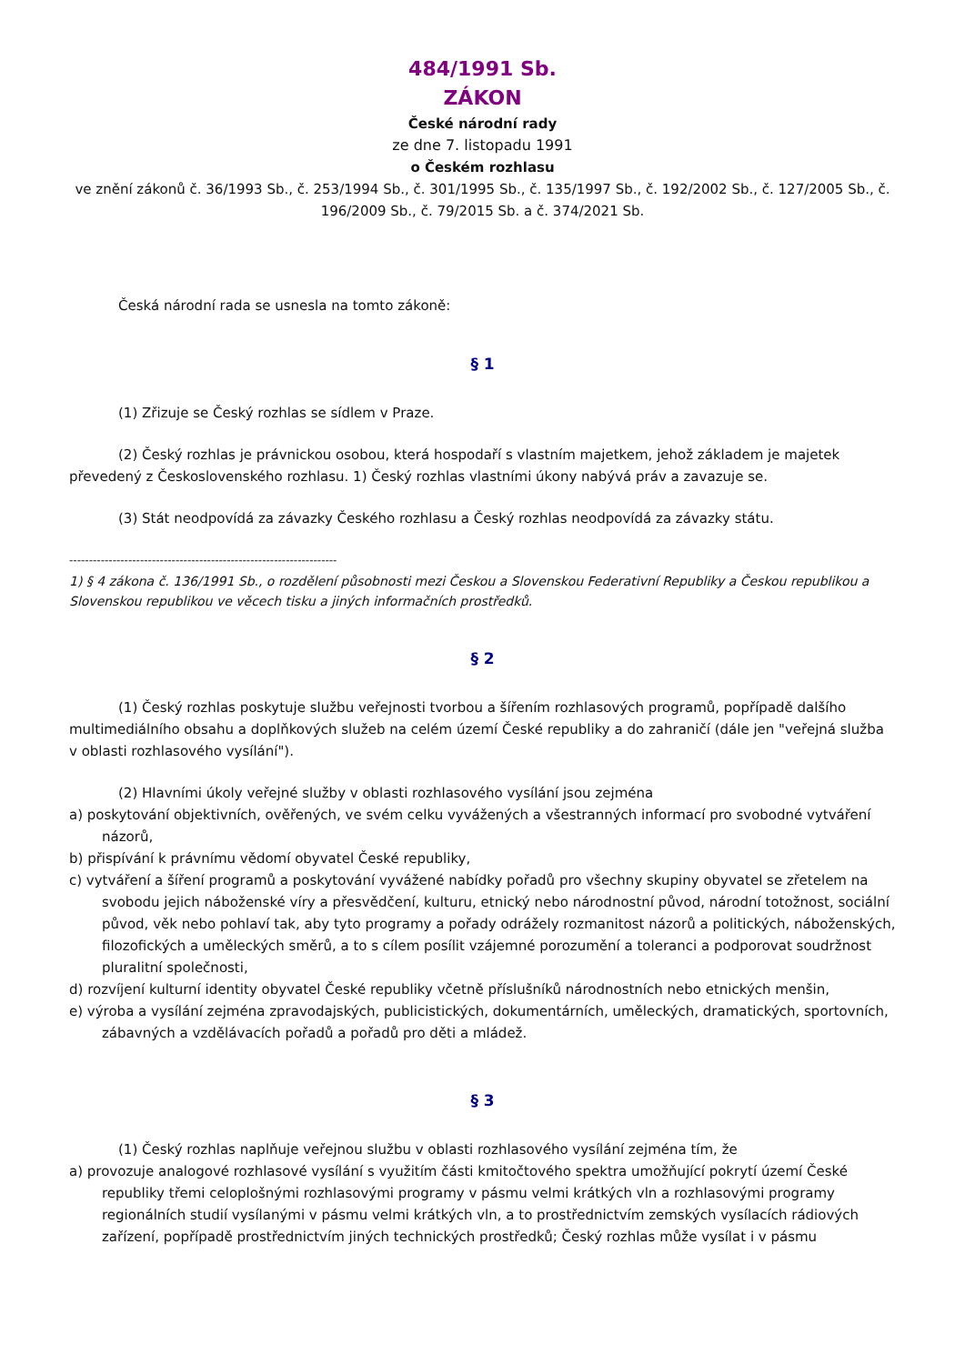484/1991 Sb.
ZÁKON
České národní rady
ze dne 7. listopadu 1991
o Českém rozhlasu
ve znění zákonů č. 36/1993 Sb., č. 253/1994 Sb., č. 301/1995 Sb., č. 135/1997 Sb., č. 192/2002 Sb., č. 127/2005 Sb., č. 196/2009 Sb., č. 79/2015 Sb. a č. 374/2021 Sb.
Česká národní rada se usnesla na tomto zákoně:
§ 1
(1) Zřizuje se Český rozhlas se sídlem v Praze.
(2) Český rozhlas je právnickou osobou, která hospodaří s vlastním majetkem, jehož základem je majetek převedený z Československého rozhlasu. 1) Český rozhlas vlastními úkony nabývá práv a zavazuje se.
(3) Stát neodpovídá za závazky Českého rozhlasu a Český rozhlas neodpovídá za závazky státu.
--------------------------------------------------------------------
1) § 4 zákona č. 136/1991 Sb., o rozdělení působnosti mezi Českou a Slovenskou Federativní Republiky a Českou republikou a Slovenskou republikou ve věcech tisku a jiných informačních prostředků.
§ 2
(1) Český rozhlas poskytuje službu veřejnosti tvorbou a šířením rozhlasových programů, popřípadě dalšího multimediálního obsahu a doplňkových služeb na celém území České republiky a do zahraničí (dále jen "veřejná služba v oblasti rozhlasového vysílání").
(2) Hlavními úkoly veřejné služby v oblasti rozhlasového vysílání jsou zejména
a) poskytování objektivních, ověřených, ve svém celku vyvážených a všestranných informací pro svobodné vytváření názorů,
b) přispívání k právnímu vědomí obyvatel České republiky,
c) vytváření a šíření programů a poskytování vyvážené nabídky pořadů pro všechny skupiny obyvatel se zřetelem na svobodu jejich náboženské víry a přesvědčení, kulturu, etnický nebo národnostní původ, národní totožnost, sociální původ, věk nebo pohlaví tak, aby tyto programy a pořady odrážely rozmanitost názorů a politických, náboženských, filozofických a uměleckých směrů, a to s cílem posílit vzájemné porozumění a toleranci a podporovat soudržnost pluralitní společnosti,
d) rozvíjení kulturní identity obyvatel České republiky včetně příslušníků národnostních nebo etnických menšin,
e) výroba a vysílání zejména zpravodajských, publicistických, dokumentárních, uměleckých, dramatických, sportovních, zábavných a vzdělávacích pořadů a pořadů pro děti a mládež.
§ 3
(1) Český rozhlas naplňuje veřejnou službu v oblasti rozhlasového vysílání zejména tím, že
a) provozuje analogové rozhlasové vysílání s využitím části kmitočtového spektra umožňující pokrytí území České republiky třemi celoplošnými rozhlasovými programy v pásmu velmi krátkých vln a rozhlasovými programy regionálních studií vysílanými v pásmu velmi krátkých vln, a to prostřednictvím zemských vysílacích rádiových zařízení, popřípadě prostřednictvím jiných technických prostředků; Český rozhlas může vysílat i v pásmu